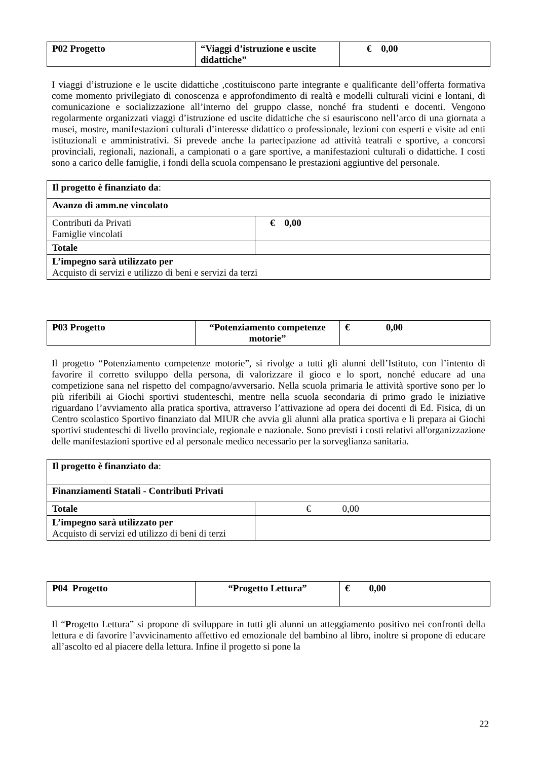| P02 Progetto | “Viaggi d’istruzione e uscite didattiche” | € 0,00 |
I viaggi d’istruzione e le uscite didattiche ,costituiscono parte integrante e qualificante dell’offerta formativa come momento privilegiato di conoscenza e approfondimento di realtà e modelli culturali vicini e lontani, di comunicazione e socializzazione all’interno del gruppo classe, nonché fra studenti e docenti. Vengono regolarmente organizzati viaggi d’istruzione ed uscite didattiche che si esauriscono nell’arco di una giornata a musei, mostre, manifestazioni culturali d’interesse didattico o professionale, lezioni con esperti e visite ad enti istituzionali e amministrativi. Si prevede anche la partecipazione ad attività teatrali e sportive, a concorsi provinciali, regionali, nazionali, a campionati o a gare sportive, a manifestazioni culturali o didattiche. I costi sono a carico delle famiglie, i fondi della scuola compensano le prestazioni aggiuntive del personale.
| Il progetto è finanziato da : | |
| Avanzo di amm.ne vincolato | |
| Contributi da Privati Famiglie vincolati | € 0,00 |
| Totale | |
| L’impegno sarà utilizzato per Acquisto di servizi e utilizzo di beni e servizi da terzi | |
| P03 Progetto | “Potenziamento competenze motorie” | € 0,00 |
Il progetto “Potenziamento competenze motorie”, si rivolge a tutti gli alunni dell’Istituto, con l’intento di favorire il corretto sviluppo della persona, di valorizzare il gioco e lo sport, nonché educare ad una competizione sana nel rispetto del compagno/avversario. Nella scuola primaria le attività sportive sono per lo più riferibili ai Giochi sportivi studenteschi, mentre nella scuola secondaria di primo grado le iniziative riguardano l’avviamento alla pratica sportiva, attraverso l’attivazione ad opera dei docenti di Ed. Fisica, di un Centro scolastico Sportivo finanziato dal MIUR che avvia gli alunni alla pratica sportiva e li prepara ai Giochi sportivi studenteschi di livello provinciale, regionale e nazionale. Sono previsti i costi relativi all'organizzazione delle manifestazioni sportive ed al personale medico necessario per la sorveglianza sanitaria.
| Il progetto è finanziato da : | |
| Finanziamenti Statali - Contributi Privati | |
| Totale | € 0,00 |
| L’impegno sarà utilizzato per Acquisto di servizi ed utilizzo di beni di terzi | |
| P04 Progetto | “Progetto Lettura” | € 0,00 |
Il “Progetto Lettura” si propone di sviluppare in tutti gli alunni un atteggiamento positivo nei confronti della lettura e di favorire l’avvicinamento affettivo ed emozionale del bambino al libro, inoltre si propone di educare all’ascolto ed al piacere della lettura. Infine il progetto si pone la
22